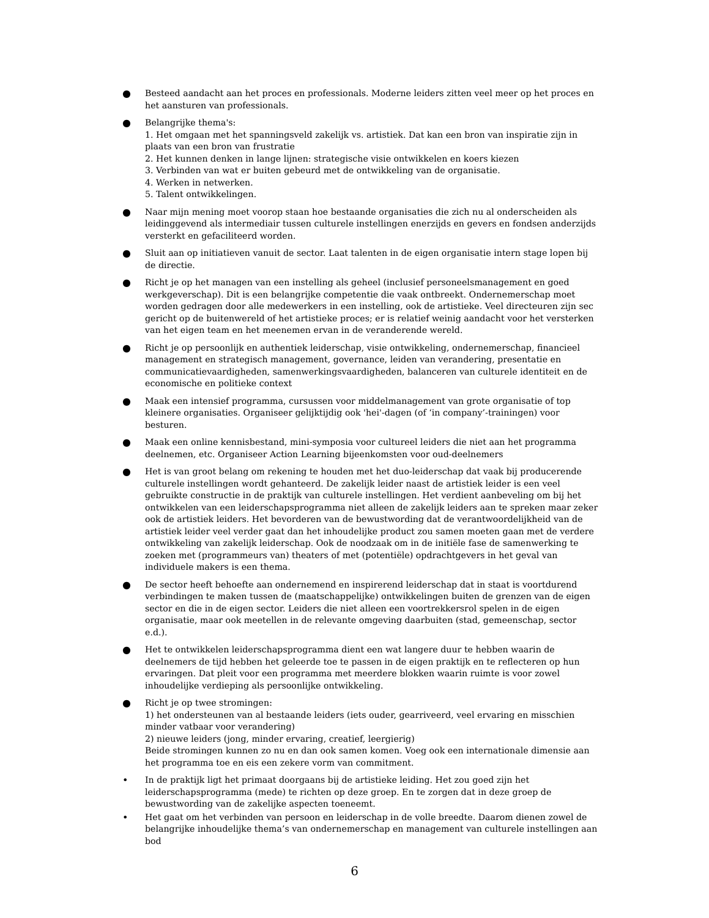● Besteed aandacht aan het proces en professionals. Moderne leiders zitten veel meer op het proces en het aansturen van professionals.
● Belangrijke thema's:
1. Het omgaan met het spanningsveld zakelijk vs. artistiek. Dat kan een bron van inspiratie zijn in plaats van een bron van frustratie
2. Het kunnen denken in lange lijnen: strategische visie ontwikkelen en koers kiezen
3. Verbinden van wat er buiten gebeurd met de ontwikkeling van de organisatie.
4. Werken in netwerken.
5. Talent ontwikkelingen.
● Naar mijn mening moet voorop staan hoe bestaande organisaties die zich nu al onderscheiden als leidinggevend als intermediair tussen culturele instellingen enerzijds en gevers en fondsen anderzijds versterkt en gefaciliteerd worden.
● Sluit aan op initiatieven vanuit de sector. Laat talenten in de eigen organisatie intern stage lopen bij de directie.
● Richt je op het managen van een instelling als geheel (inclusief personeelsmanagement en goed werkgeverschap). Dit is een belangrijke competentie die vaak ontbreekt. Ondernemerschap moet worden gedragen door alle medewerkers in een instelling, ook de artistieke. Veel directeuren zijn sec gericht op de buitenwereld of het artistieke proces; er is relatief weinig aandacht voor het versterken van het eigen team en het meenemen ervan in de veranderende wereld.
● Richt je op persoonlijk en authentiek leiderschap, visie ontwikkeling, ondernemerschap, financieel management en strategisch management, governance, leiden van verandering, presentatie en communicatievaardigheden, samenwerkingsvaardigheden, balanceren van culturele identiteit en de economische en politieke context
● Maak een intensief programma, cursussen voor middelmanagement van grote organisatie of top kleinere organisaties. Organiseer gelijktijdig ook 'hei'-dagen (of ‘in company’-trainingen) voor besturen.
● Maak een online kennisbestand, mini-symposia voor cultureel leiders die niet aan het programma deelnemen, etc. Organiseer Action Learning bijeenkomsten voor oud-deelnemers
● Het is van groot belang om rekening te houden met het duo-leiderschap dat vaak bij producerende culturele instellingen wordt gehanteerd. De zakelijk leider naast de artistiek leider is een veel gebruikte constructie in de praktijk van culturele instellingen. Het verdient aanbeveling om bij het ontwikkelen van een leiderschapsprogramma niet alleen de zakelijk leiders aan te spreken maar zeker ook de artistiek leiders. Het bevorderen van de bewustwording dat de verantwoordelijkheid van de artistiek leider veel verder gaat dan het inhoudelijke product zou samen moeten gaan met de verdere ontwikkeling van zakelijk leiderschap. Ook de noodzaak om in de initiële fase de samenwerking te zoeken met (programmeurs van) theaters of met (potentiële) opdrachtgevers in het geval van individuele makers is een thema.
● De sector heeft behoefte aan ondernemend en inspirerend leiderschap dat in staat is voortdurend verbindingen te maken tussen de (maatschappelijke) ontwikkelingen buiten de grenzen van de eigen sector en die in de eigen sector. Leiders die niet alleen een voortrekkersrol spelen in de eigen organisatie, maar ook meetellen in de relevante omgeving daarbuiten (stad, gemeenschap, sector e.d.).
● Het te ontwikkelen leiderschapsprogramma dient een wat langere duur te hebben waarin de deelnemers de tijd hebben het geleerde toe te passen in de eigen praktijk en te reflecteren op hun ervaringen. Dat pleit voor een programma met meerdere blokken waarin ruimte is voor zowel inhoudelijke verdieping als persoonlijke ontwikkeling.
● Richt je op twee stromingen:
1) het ondersteunen van al bestaande leiders (iets ouder, gearriveerd, veel ervaring en misschien minder vatbaar voor verandering)
2) nieuwe leiders (jong, minder ervaring, creatief, leergierig)
Beide stromingen kunnen zo nu en dan ook samen komen. Voeg ook een internationale dimensie aan het programma toe en eis een zekere vorm van commitment.
• In de praktijk ligt het primaat doorgaans bij de artistieke leiding. Het zou goed zijn het leiderschapsprogramma (mede) te richten op deze groep. En te zorgen dat in deze groep de bewustwording van de zakelijke aspecten toeneemt.
• Het gaat om het verbinden van persoon en leiderschap in de volle breedte. Daarom dienen zowel de belangrijke inhoudelijke thema’s van ondernemerschap en management van culturele instellingen aan bod
6